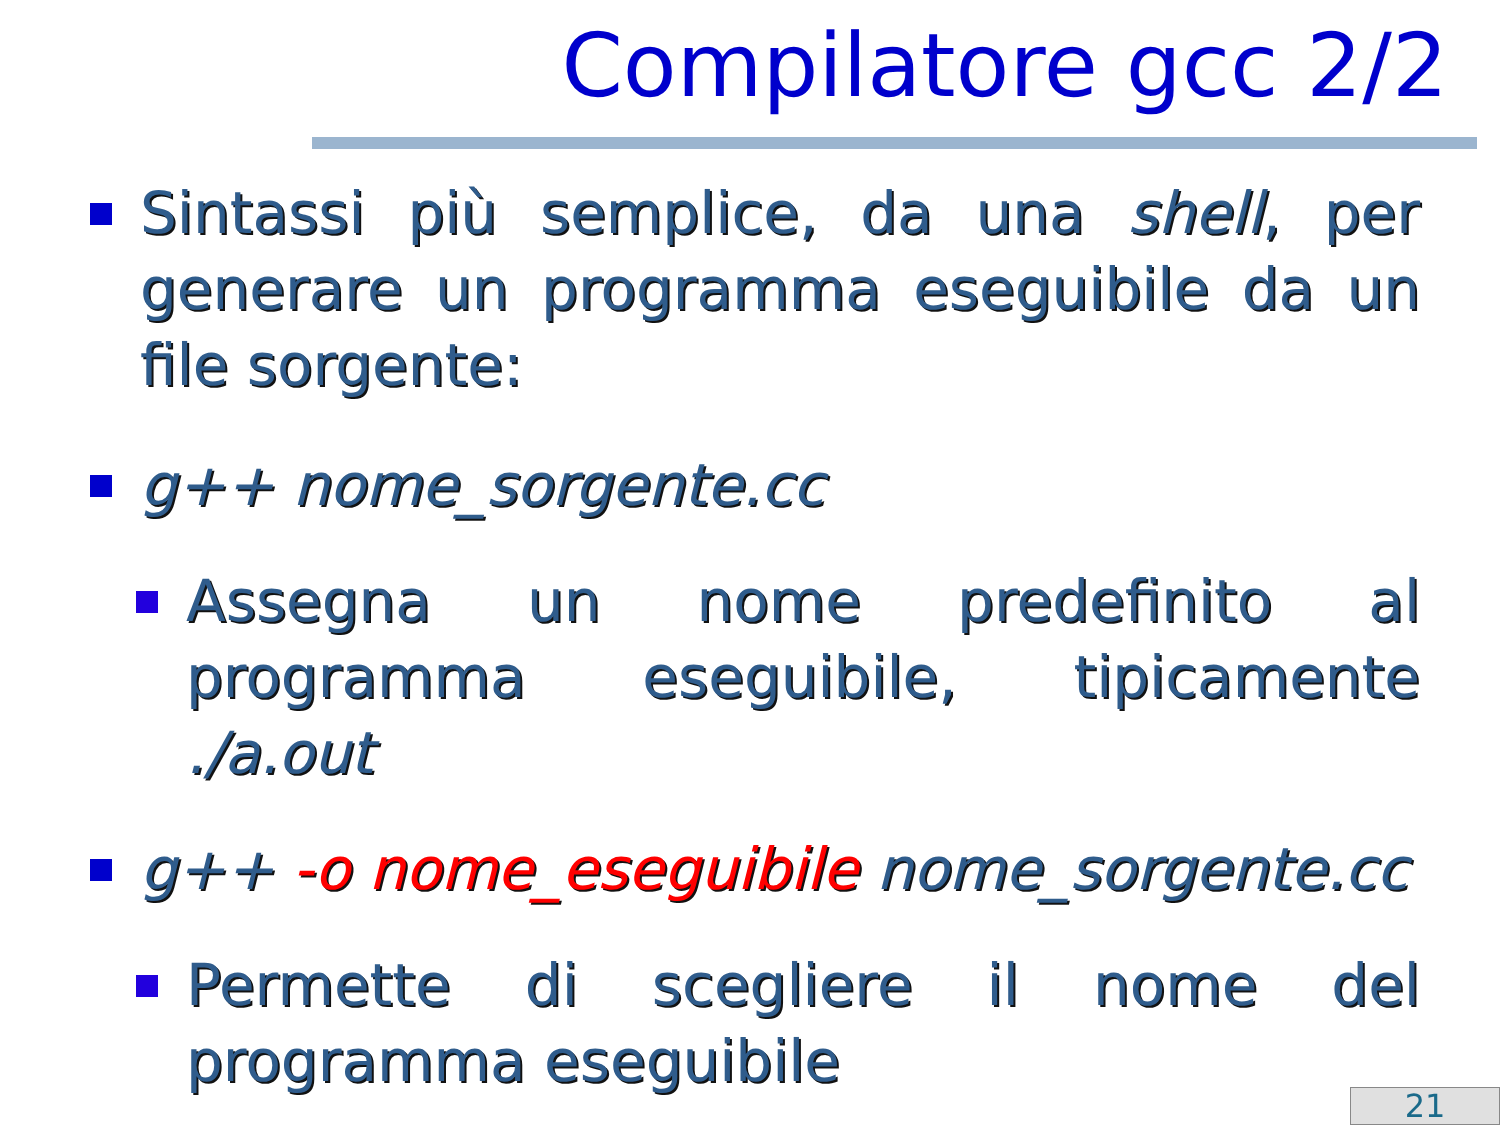Compilatore gcc 2/2
Sintassi più semplice, da una shell, per generare un programma eseguibile da un file sorgente:
g++ nome_sorgente.cc
Assegna un nome predefinito al programma eseguibile, tipicamente ./a.out
g++ -o nome_eseguibile nome_sorgente.cc
Permette di scegliere il nome del programma eseguibile
21